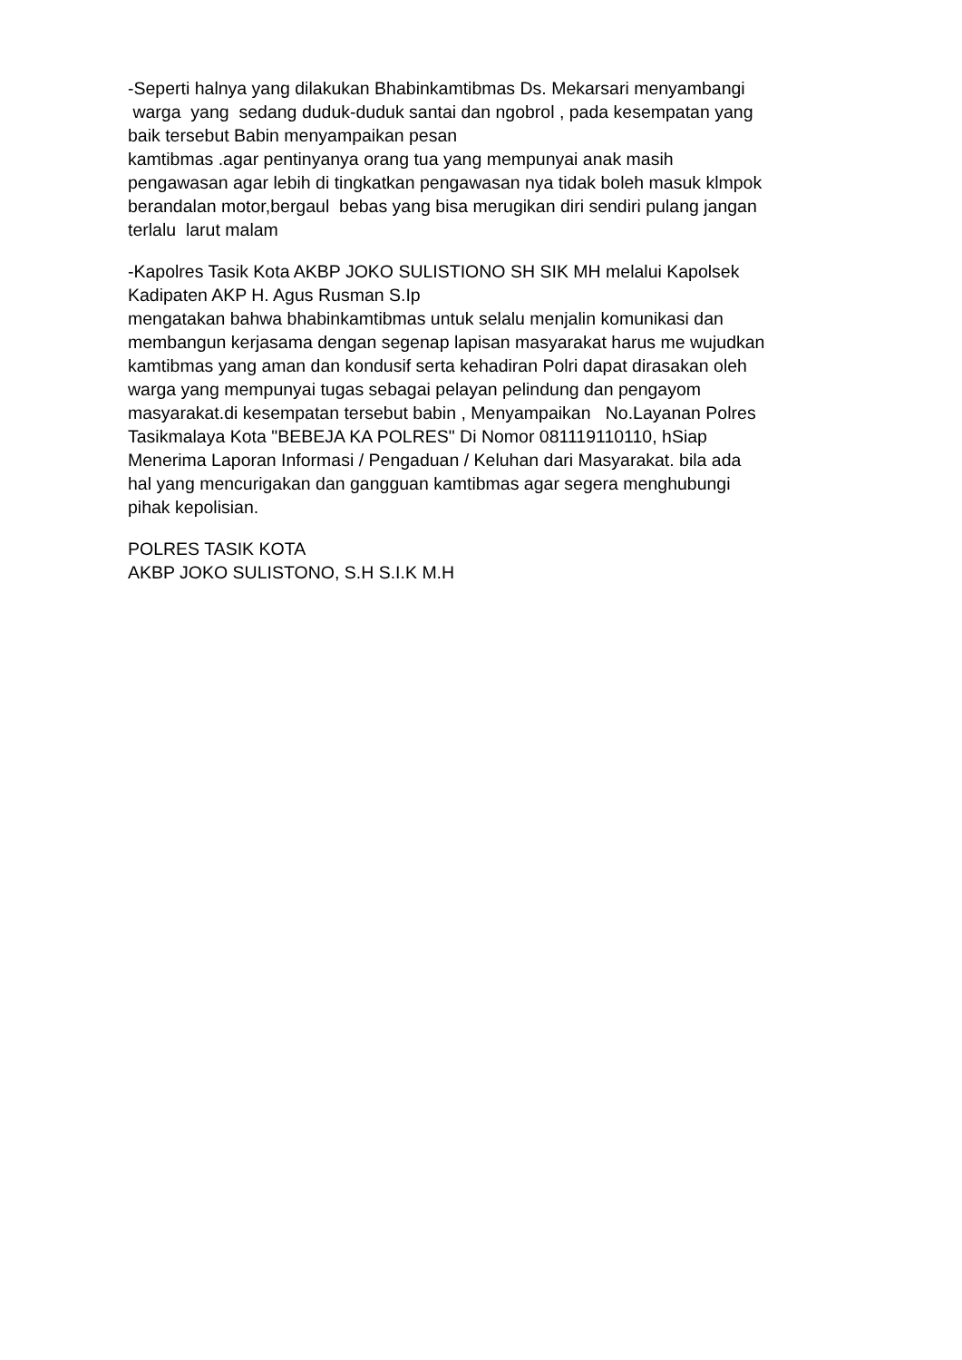-Seperti halnya yang dilakukan Bhabinkamtibmas Ds. Mekarsari menyambangi warga yang sedang duduk-duduk santai dan ngobrol , pada kesempatan yang baik tersebut Babin menyampaikan pesan kamtibmas .agar pentinyanya orang tua yang mempunyai anak masih pengawasan agar lebih di tingkatkan pengawasan nya tidak boleh masuk klmpok berandalan motor,bergaul bebas yang bisa merugikan diri sendiri pulang jangan terlalu larut malam
-Kapolres Tasik Kota AKBP JOKO SULISTIONO SH SIK MH melalui Kapolsek Kadipaten AKP H. Agus Rusman S.Ip mengatakan bahwa bhabinkamtibmas untuk selalu menjalin komunikasi dan membangun kerjasama dengan segenap lapisan masyarakat harus me wujudkan kamtibmas yang aman dan kondusif serta kehadiran Polri dapat dirasakan oleh warga yang mempunyai tugas sebagai pelayan pelindung dan pengayom masyarakat.di kesempatan tersebut babin , Menyampaikan No.Layanan Polres Tasikmalaya Kota "BEBEJA KA POLRES" Di Nomor 081119110110, hSiap Menerima Laporan Informasi / Pengaduan / Keluhan dari Masyarakat. bila ada hal yang mencurigakan dan gangguan kamtibmas agar segera menghubungi pihak kepolisian.
POLRES TASIK KOTA AKBP JOKO SULISTONO, S.H S.I.K M.H